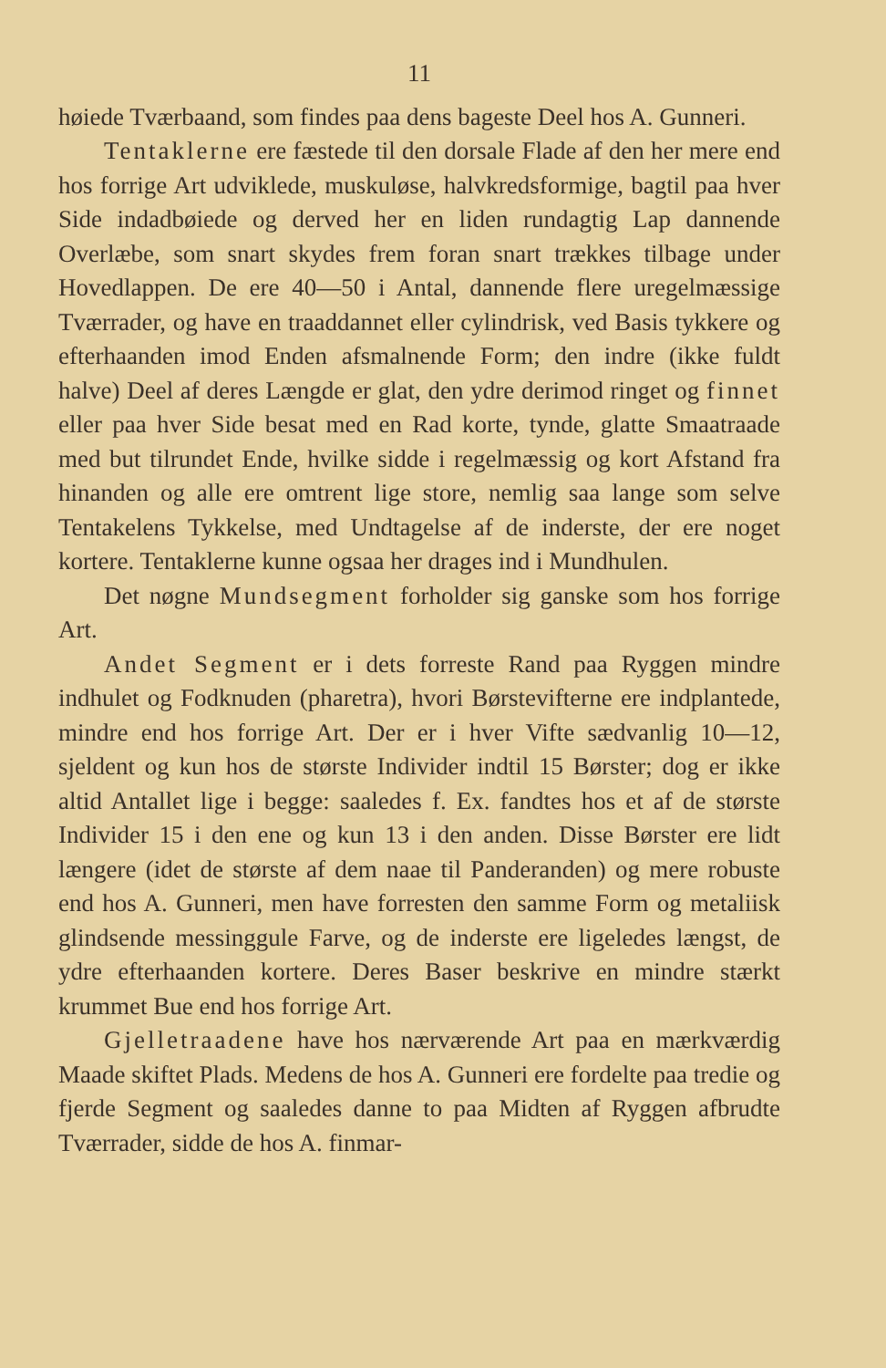11
høiede Tværbaand, som findes paa dens bageste Deel hos A. Gunneri.
Tentaklerne ere fæstede til den dorsale Flade af den her mere end hos forrige Art udviklede, muskuløse, halvkredsformige, bagtil paa hver Side indadbøiede og derved her en liden rundagtig Lap dannende Overlæbe, som snart skydes frem foran snart trækkes tilbage under Hovedlappen. De ere 40—50 i Antal, dannende flere uregelmæssige Tværrader, og have en traaddannet eller cylindrisk, ved Basis tykkere og efterhaanden imod Enden afsmalnende Form; den indre (ikke fuldt halve) Deel af deres Længde er glat, den ydre derimod ringet og finnet eller paa hver Side besat med en Rad korte, tynde, glatte Smaatraade med but tilrundet Ende, hvilke sidde i regelmæssig og kort Afstand fra hinanden og alle ere omtrent lige store, nemlig saa lange som selve Tentakelens Tykkelse, med Undtagelse af de inderste, der ere noget kortere. Tentaklerne kunne ogsaa her drages ind i Mundhulen.
Det nøgne Mundsegment forholder sig ganske som hos forrige Art.
Andet Segment er i dets forreste Rand paa Ryggen mindre indhulet og Fodknuden (pharetra), hvori Børstevifterne ere indplantede, mindre end hos forrige Art. Der er i hver Vifte sædvanlig 10—12, sjeldent og kun hos de største Individer indtil 15 Børster; dog er ikke altid Antallet lige i begge: saaledes f. Ex. fandtes hos et af de største Individer 15 i den ene og kun 13 i den anden. Disse Børster ere lidt længere (idet de største af dem naae til Panderanden) og mere robuste end hos A. Gunneri, men have forresten den samme Form og metaliisk glindsende messinggule Farve, og de inderste ere ligeledes længst, de ydre efterhaanden kortere. Deres Baser beskrive en mindre stærkt krummet Bue end hos forrige Art.
Gjelletraadene have hos nærværende Art paa en mærkværdig Maade skiftet Plads. Medens de hos A. Gunneri ere fordelte paa tredie og fjerde Segment og saaledes danne to paa Midten af Ryggen afbrudte Tværrader, sidde de hos A. finmar-